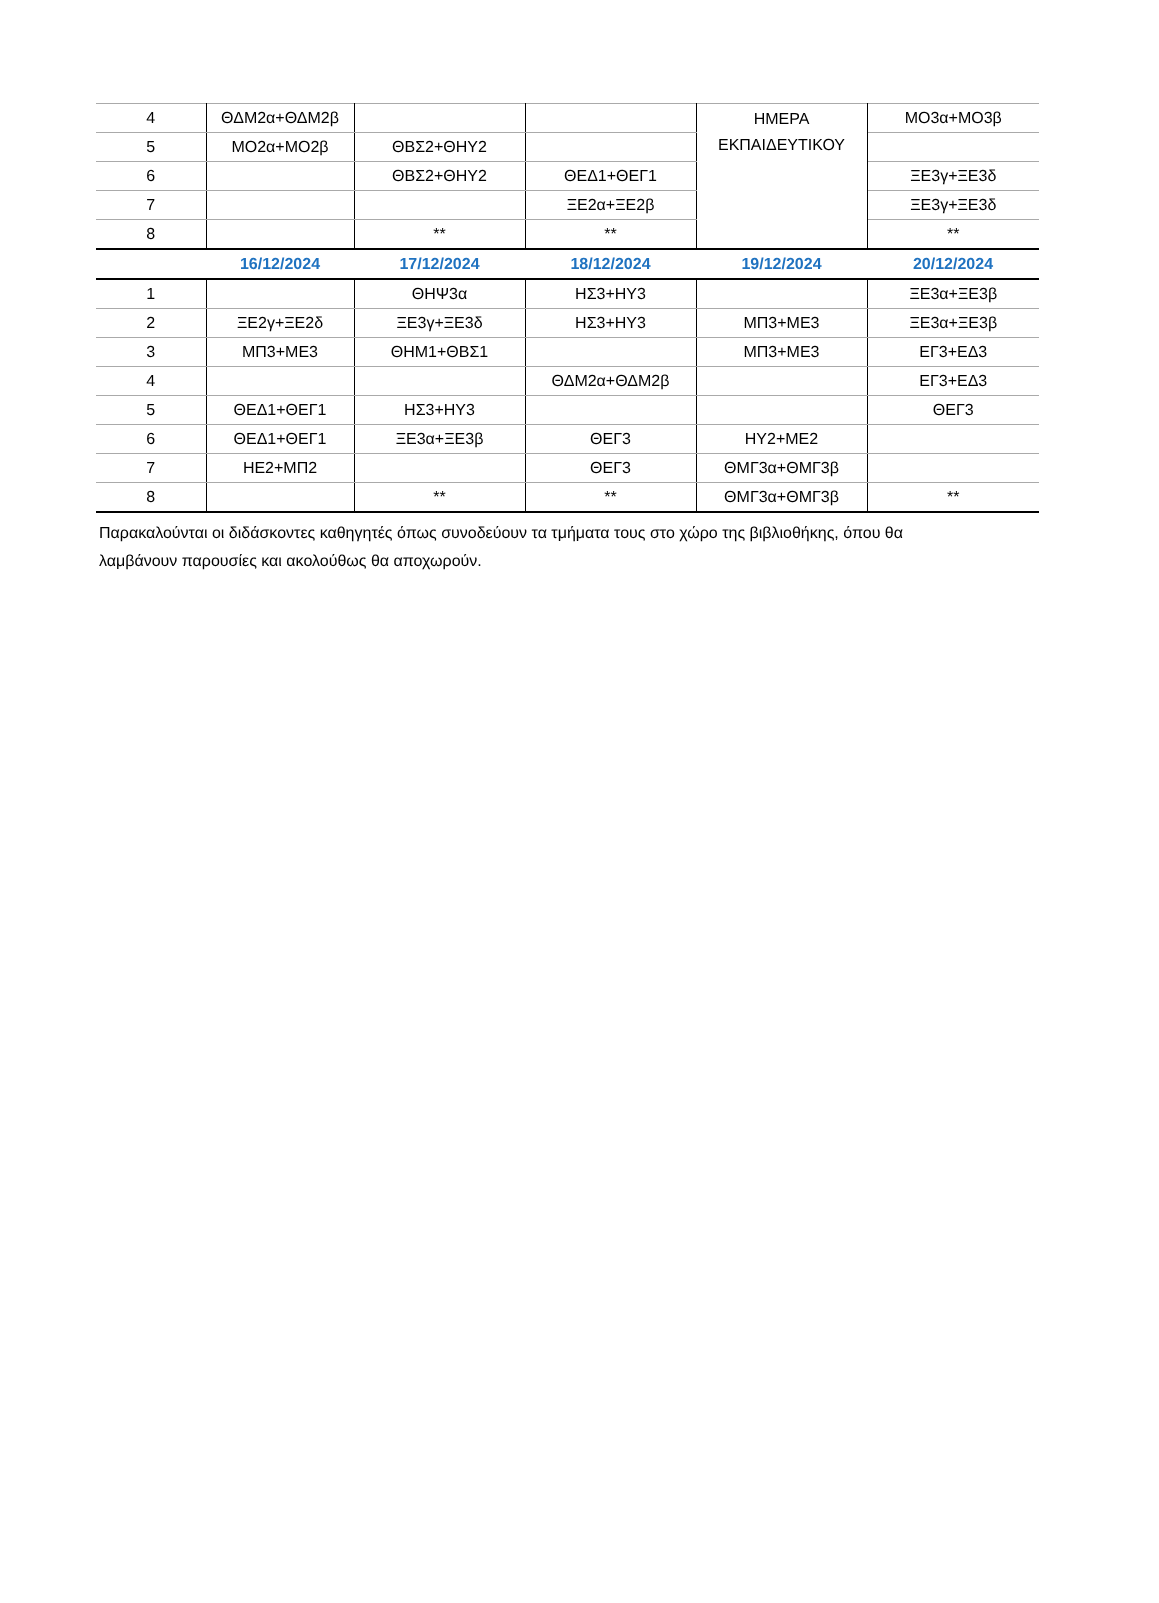| 4 | ΘΔΜ2α+ΘΔΜ2β | | | ΗΜΕΡΑ ΕΚΠΑΙΔΕΥΤΙΚΟΥ | ΜΟ3α+ΜΟ3β |
| 5 | ΜΟ2α+ΜΟ2β | ΘΒΣ2+ΘΗΥ2 | | | |
| 6 | | ΘΒΣ2+ΘΗΥ2 | ΘΕΔ1+ΘΕΓ1 | | ΞΕ3γ+ΞΕ3δ |
| 7 | | | ΞΕ2α+ΞΕ2β | | ΞΕ3γ+ΞΕ3δ |
| 8 | | ** | ** | | ** |
| | 16/12/2024 | 17/12/2024 | 18/12/2024 | 19/12/2024 | 20/12/2024 |
| 1 | | ΘΗΨ3α | ΗΣ3+ΗΥ3 | | ΞΕ3α+ΞΕ3β |
| 2 | ΞΕ2γ+ΞΕ2δ | ΞΕ3γ+ΞΕ3δ | ΗΣ3+ΗΥ3 | ΜΠ3+ΜΕ3 | ΞΕ3α+ΞΕ3β |
| 3 | ΜΠ3+ΜΕ3 | ΘΗΜ1+ΘΒΣ1 | | ΜΠ3+ΜΕ3 | ΕΓ3+ΕΔ3 |
| 4 | | | ΘΔΜ2α+ΘΔΜ2β | | ΕΓ3+ΕΔ3 |
| 5 | ΘΕΔ1+ΘΕΓ1 | ΗΣ3+ΗΥ3 | | | ΘΕΓ3 |
| 6 | ΘΕΔ1+ΘΕΓ1 | ΞΕ3α+ΞΕ3β | ΘΕΓ3 | ΗΥ2+ΜΕ2 | |
| 7 | ΗΕ2+ΜΠ2 | | ΘΕΓ3 | ΘΜΓ3α+ΘΜΓ3β | |
| 8 | | ** | ** | ΘΜΓ3α+ΘΜΓ3β | ** |
Παρακαλούνται οι διδάσκοντες καθηγητές όπως συνοδεύουν τα τμήματα τους στο χώρο της βιβλιοθήκης, όπου θα λαμβάνουν παρουσίες και ακολούθως θα αποχωρούν.